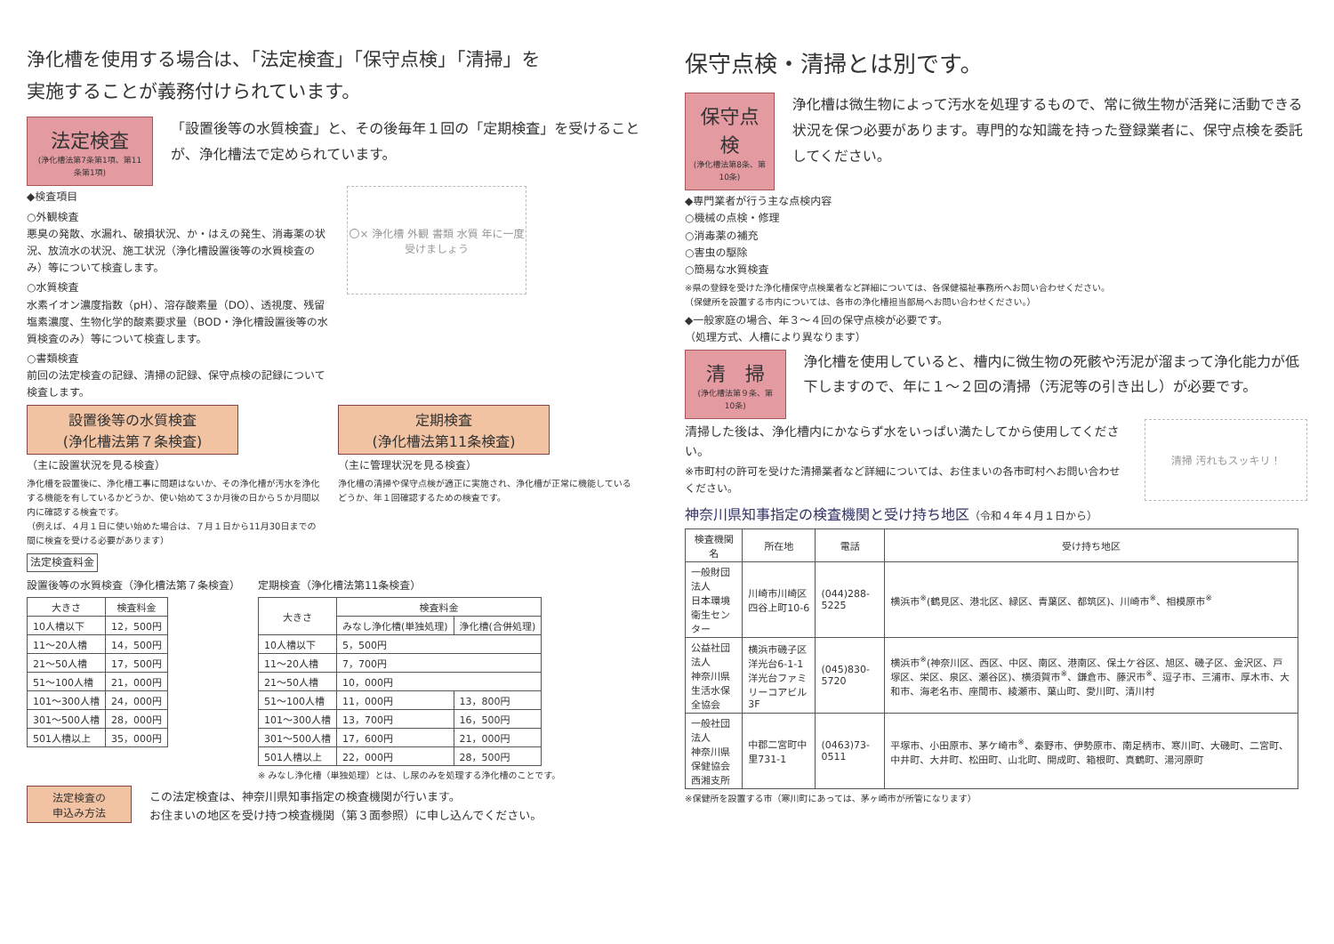浄化槽を使用する場合は、「法定検査」「保守点検」「清掃」を
実施することが義務付けられています。
法定検査
(浄化槽法第7条第1項、第11条第1項)
「設置後等の水質検査」と、その後毎年１回の「定期検査」を受けることが、浄化槽法で定められています。
◆検査項目
○外観検査
悪臭の発散、水漏れ、破損状況、か・はえの発生、消毒薬の状況、放流水の状況、施工状況（浄化槽設置後等の水質検査のみ）等について検査します。
○水質検査
水素イオン濃度指数（pH）、溶存酸素量（DO）、透視度、残留塩素濃度、生物化学的酸素要求量（BOD・浄化槽設置後等の水質検査のみ）等について検査します。
○書類検査
前回の法定検査の記録、清掃の記録、保守点検の記録について検査します。
〇× 浄化槽 外観 書類 水質 年に一度受けましょう
設置後等の水質検査
(浄化槽法第７条検査)
（主に設置状況を見る検査）
浄化槽を設置後に、浄化槽工事に問題はないか、その浄化槽が汚水を浄化する機能を有しているかどうか、使い始めて３か月後の日から５か月間以内に確認する検査です。
（例えば、４月１日に使い始めた場合は、７月１日から11月30日までの間に検査を受ける必要があります）
定期検査
(浄化槽法第11条検査)
（主に管理状況を見る検査）
浄化槽の清掃や保守点検が適正に実施され、浄化槽が正常に機能しているどうか、年１回確認するための検査です。
法定検査料金
設置後等の水質検査（浄化槽法第７条検査）
| 大きさ | 検査料金 |
| --- | --- |
| 10人槽以下 | 12，500円 |
| 11～20人槽 | 14，500円 |
| 21～50人槽 | 17，500円 |
| 51～100人槽 | 21，000円 |
| 101～300人槽 | 24，000円 |
| 301～500人槽 | 28，000円 |
| 501人槽以上 | 35，000円 |
定期検査（浄化槽法第11条検査）
| 大きさ | 検査料金 | |
| --- | --- | --- |
| | みなし浄化槽(単独処理) | 浄化槽(合併処理) |
| 10人槽以下 | 5，500円 | |
| 11～20人槽 | 7，700円 | |
| 21～50人槽 | 10，000円 | |
| 51～100人槽 | 11，000円 | 13，800円 |
| 101～300人槽 | 13，700円 | 16，500円 |
| 301～500人槽 | 17，600円 | 21，000円 |
| 501人槽以上 | 22，000円 | 28，500円 |
※ みなし浄化槽（単独処理）とは、し尿のみを処理する浄化槽のことです。
法定検査の
申込み方法
この法定検査は、神奈川県知事指定の検査機関が行います。
お住まいの地区を受け持つ検査機関（第３面参照）に申し込んでください。
保守点検・清掃とは別です。
保守点検
(浄化槽法第8条、第10条)
浄化槽は微生物によって汚水を処理するもので、常に微生物が活発に活動できる状況を保つ必要があります。専門的な知識を持った登録業者に、保守点検を委託してください。
◆専門業者が行う主な点検内容
○機械の点検・修理
○消毒薬の補充
○害虫の駆除
○簡易な水質検査
※県の登録を受けた浄化槽保守点検業者など詳細については、各保健福祉事務所へお問い合わせください。
（保健所を設置する市内については、各市の浄化槽担当部局へお問い合わせください。）
◆一般家庭の場合、年３～４回の保守点検が必要です。
（処理方式、人槽により異なります）
清　掃
(浄化槽法第９条、第10条)
浄化槽を使用していると、槽内に微生物の死骸や汚泥が溜まって浄化能力が低下しますので、年に１～２回の清掃（汚泥等の引き出し）が必要です。
清掃した後は、浄化槽内にかならず水をいっぱい満たしてから使用してください。
※市町村の許可を受けた清掃業者など詳細については、お住まいの各市町村へお問い合わせください。
清掃 汚れもスッキリ！
神奈川県知事指定の検査機関と受け持ち地区（令和４年４月１日から）
| 検査機関名 | 所在地 | 電話 | 受け持ち地区 |
| --- | --- | --- | --- |
| 一般財団法人 日本環境衛生センター | 川崎市川崎区四谷上町10-6 | (044)288-5225 | 横浜市<sup>※</sup>(鶴見区、港北区、緑区、青葉区、都筑区)、川崎市<sup>※</sup>、相模原市<sup>※</sup> |
| 公益社団法人 神奈川県生活水保全協会 | 横浜市磯子区洋光台6-1-1 洋光台ファミリーコアビル3F | (045)830-5720 | 横浜市<sup>※</sup>(神奈川区、西区、中区、南区、港南区、保土ケ谷区、旭区、磯子区、金沢区、戸塚区、栄区、泉区、瀬谷区)、横須賀市<sup>※</sup>、鎌倉市、藤沢市<sup>※</sup>、逗子市、三浦市、厚木市、大和市、海老名市、座間市、綾瀬市、葉山町、愛川町、清川村 |
| 一般社団法人 神奈川県保健協会 西湘支所 | 中郡二宮町中里731-1 | (0463)73-0511 | 平塚市、小田原市、茅ケ崎市<sup>※</sup>、秦野市、伊勢原市、南足柄市、寒川町、大磯町、二宮町、中井町、大井町、松田町、山北町、開成町、箱根町、真鶴町、湯河原町 |
※保健所を設置する市（寒川町にあっては、茅ヶ崎市が所管になります）